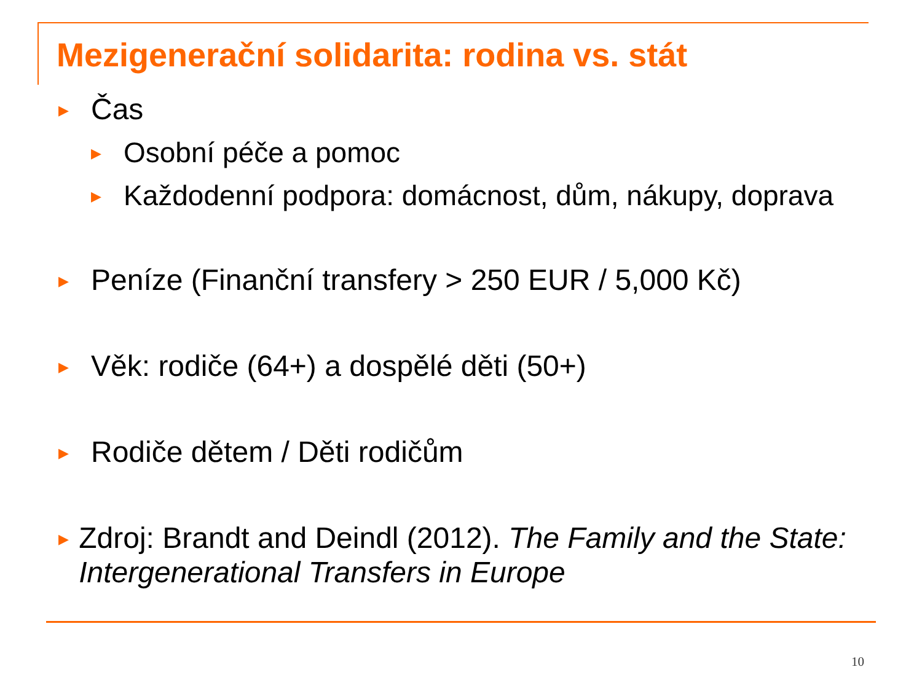Mezigenerační solidarita: rodina vs. stát
▶ Čas
▶ Osobní péče a pomoc
▶ Každodenní podpora: domácnost, dům, nákupy, doprava
▶ Peníze (Finanční transfery > 250 EUR / 5,000 Kč)
▶ Věk: rodiče (64+) a dospělé děti (50+)
▶ Rodiče dětem / Děti rodičům
▶ Zdroj: Brandt and Deindl (2012). The Family and the State: Intergenerational Transfers in Europe
10